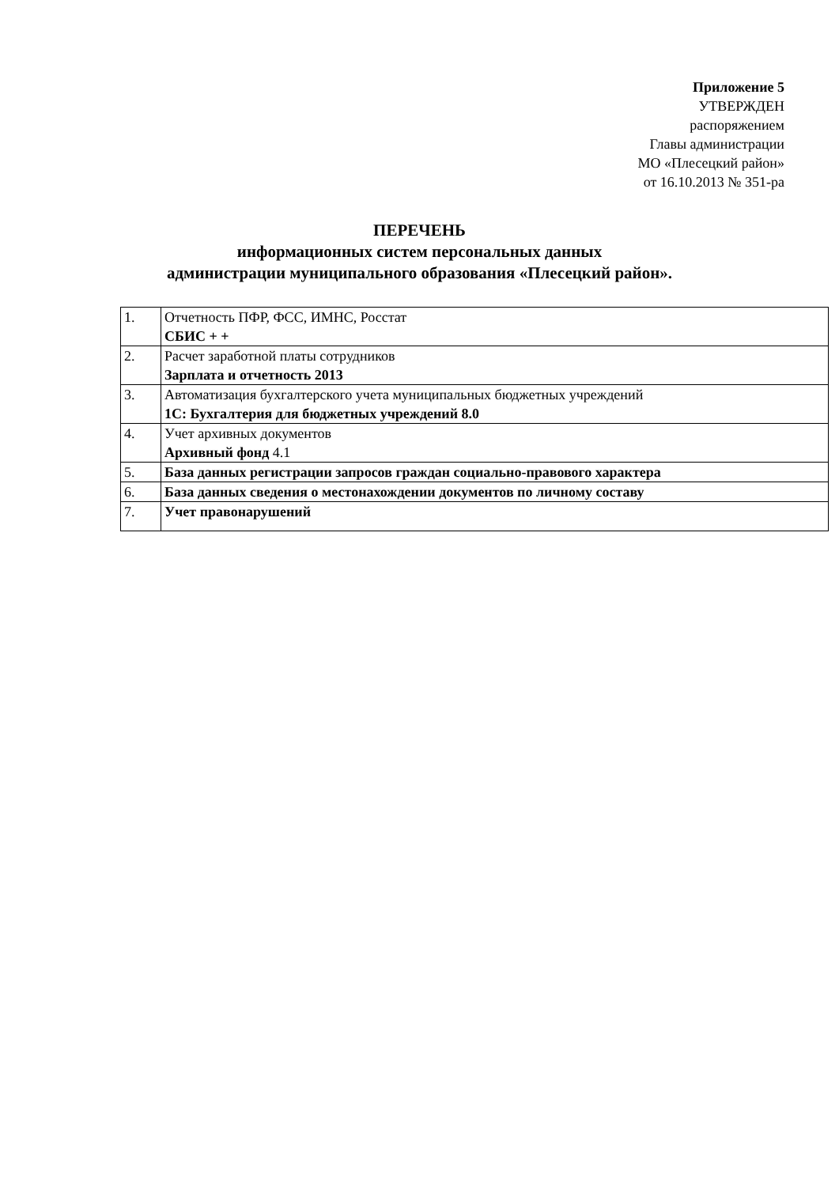Приложение 5
УТВЕРЖДЕН
распоряжением
Главы администрации
МО «Плесецкий район»
от 16.10.2013 № 351-ра
ПЕРЕЧЕНЬ
информационных систем персональных данных
администрации муниципального образования «Плесецкий район».
| 1. | Отчетность ПФР, ФСС, ИМНС, Росстат СБИС + + |
| 2. | Расчет заработной платы сотрудников Зарплата и отчетность 2013 |
| 3. | Автоматизация бухгалтерского учета муниципальных бюджетных учреждений 1С: Бухгалтерия для бюджетных учреждений 8.0 |
| 4. | Учет архивных документов Архивный фонд 4.1 |
| 5. | База данных регистрации запросов граждан социально-правового характера |
| 6. | База данных сведения о местонахождении документов по личному составу |
| 7. | Учет правонарушений |